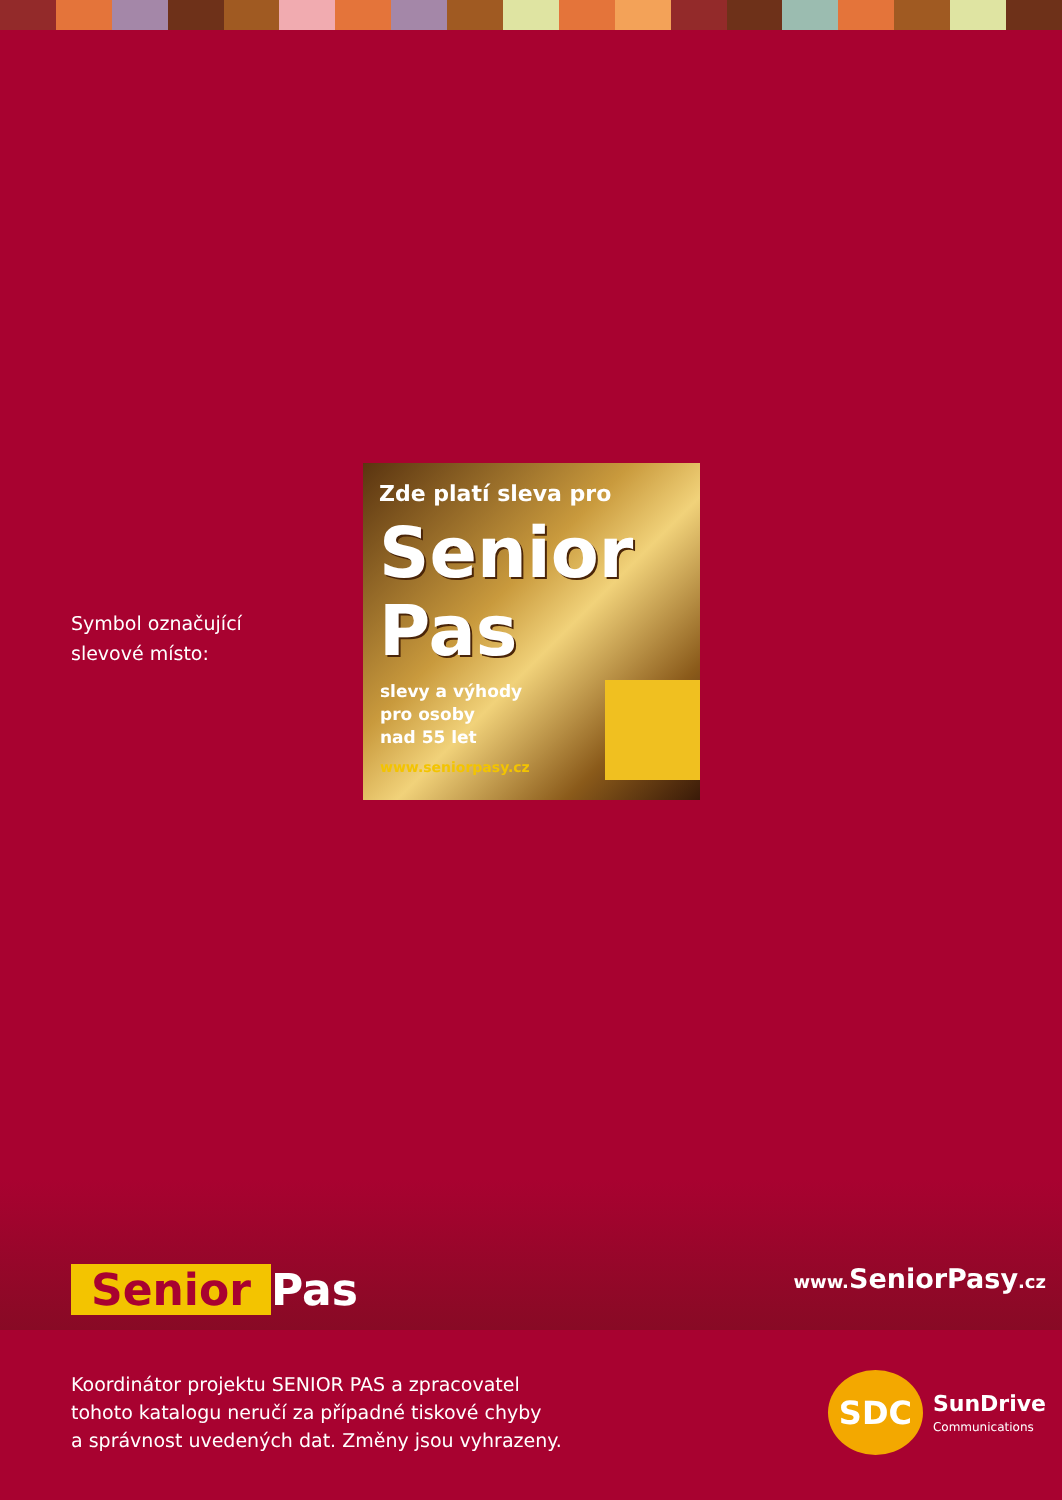Symbol označující
slevové místo:
Zde platí sleva pro
Senior
Pas
slevy a výhody
pro osoby
nad 55 let
www.seniorpasy.cz
Senior Pas www. SeniorPasy.cz
Koordinátor projektu SENIOR PAS a zpracovatel
tohoto katalogu neručí za případné tiskové chyby
a správnost uvedených dat. Změny jsou vyhrazeny.
SDC
SunDrive
Communications